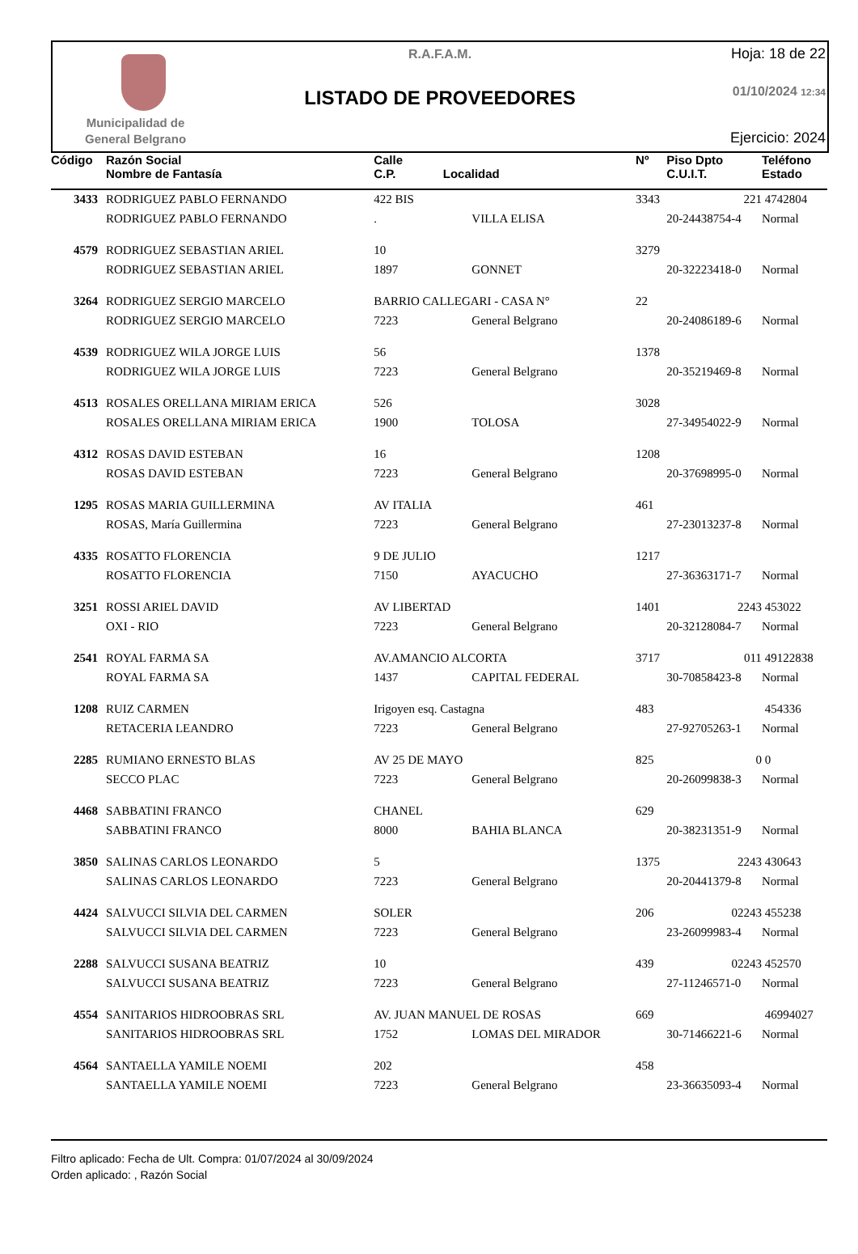Municipalidad de
General Belgrano
R.A.F.A.M.
LISTADO DE PROVEEDORES
Hoja: 18 de 22
01/10/2024 12:34
Ejercicio: 2024
| Código | Razón Social Nombre de Fantasía | Calle C.P. Localidad | | Nº | Piso Dpto C.U.I.T. | Teléfono Estado |
| --- | --- | --- | --- | --- | --- | --- |
| 3433 | RODRIGUEZ PABLO FERNANDO | 422 BIS | | 3343 | 221 | 4742804 |
| | RODRIGUEZ PABLO FERNANDO | . | VILLA ELISA | | 20-24438754-4 | Normal |
| 4579 | RODRIGUEZ SEBASTIAN ARIEL | 10 | | 3279 | | |
| | RODRIGUEZ SEBASTIAN ARIEL | 1897 | GONNET | | 20-32223418-0 | Normal |
| 3264 | RODRIGUEZ SERGIO MARCELO | BARRIO CALLEGARI - CASA N° | | 22 | | |
| | RODRIGUEZ SERGIO MARCELO | 7223 | General Belgrano | | 20-24086189-6 | Normal |
| 4539 | RODRIGUEZ WILA JORGE LUIS | 56 | | 1378 | | |
| | RODRIGUEZ WILA JORGE LUIS | 7223 | General Belgrano | | 20-35219469-8 | Normal |
| 4513 | ROSALES ORELLANA MIRIAM ERICA | 526 | | 3028 | | |
| | ROSALES ORELLANA MIRIAM ERICA | 1900 | TOLOSA | | 27-34954022-9 | Normal |
| 4312 | ROSAS DAVID ESTEBAN | 16 | | 1208 | | |
| | ROSAS DAVID ESTEBAN | 7223 | General Belgrano | | 20-37698995-0 | Normal |
| 1295 | ROSAS MARIA GUILLERMINA | AV ITALIA | | 461 | | |
| | ROSAS, María Guillermina | 7223 | General Belgrano | | 27-23013237-8 | Normal |
| 4335 | ROSATTO FLORENCIA | 9 DE JULIO | | 1217 | | |
| | ROSATTO FLORENCIA | 7150 | AYACUCHO | | 27-36363171-7 | Normal |
| 3251 | ROSSI ARIEL DAVID | AV LIBERTAD | | 1401 | 2243 | 453022 |
| | OXI - RIO | 7223 | General Belgrano | | 20-32128084-7 | Normal |
| 2541 | ROYAL FARMA SA | AV.AMANCIO ALCORTA | | 3717 | 011 | 49122838 |
| | ROYAL FARMA SA | 1437 | CAPITAL FEDERAL | | 30-70858423-8 | Normal |
| 1208 | RUIZ CARMEN | Irigoyen esq. Castagna | | 483 | | 454336 |
| | RETACERIA LEANDRO | 7223 | General Belgrano | | 27-92705263-1 | Normal |
| 2285 | RUMIANO ERNESTO BLAS | AV 25 DE MAYO | | 825 | 0 | 0 |
| | SECCO PLAC | 7223 | General Belgrano | | 20-26099838-3 | Normal |
| 4468 | SABBATINI FRANCO | CHANEL | | 629 | | |
| | SABBATINI FRANCO | 8000 | BAHIA BLANCA | | 20-38231351-9 | Normal |
| 3850 | SALINAS CARLOS LEONARDO | 5 | | 1375 | 2243 | 430643 |
| | SALINAS CARLOS LEONARDO | 7223 | General Belgrano | | 20-20441379-8 | Normal |
| 4424 | SALVUCCI SILVIA DEL CARMEN | SOLER | | 206 | 02243 | 455238 |
| | SALVUCCI SILVIA DEL CARMEN | 7223 | General Belgrano | | 23-26099983-4 | Normal |
| 2288 | SALVUCCI SUSANA BEATRIZ | 10 | | 439 | 02243 | 452570 |
| | SALVUCCI SUSANA BEATRIZ | 7223 | General Belgrano | | 27-11246571-0 | Normal |
| 4554 | SANITARIOS HIDROOBRAS SRL | AV. JUAN MANUEL DE ROSAS | | 669 | | 46994027 |
| | SANITARIOS HIDROOBRAS SRL | 1752 | LOMAS DEL MIRADOR | | 30-71466221-6 | Normal |
| 4564 | SANTAELLA YAMILE NOEMI | 202 | | 458 | | |
| | SANTAELLA YAMILE NOEMI | 7223 | General Belgrano | | 23-36635093-4 | Normal |
Filtro aplicado: Fecha de Ult. Compra: 01/07/2024 al 30/09/2024
Orden aplicado: , Razón Social